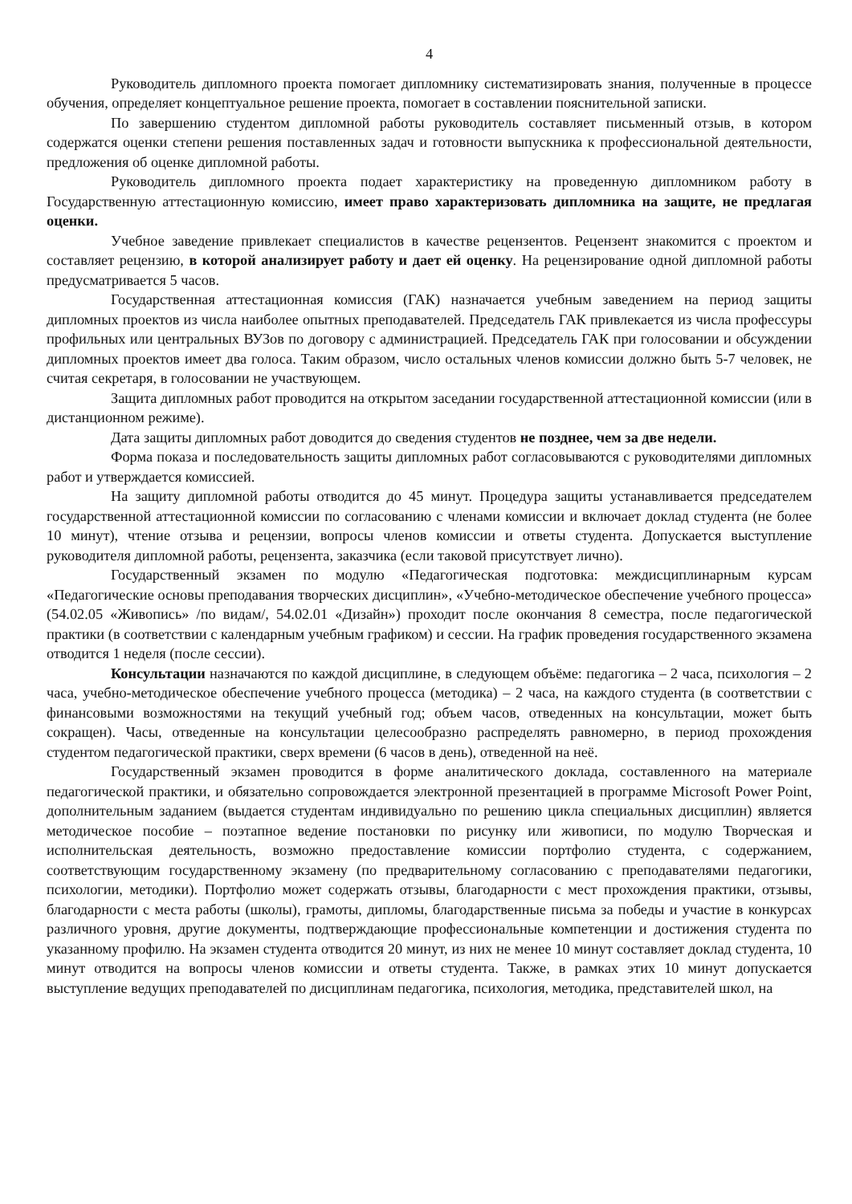4
Руководитель дипломного проекта помогает дипломнику систематизировать знания, полученные в процессе обучения, определяет концептуальное решение проекта, помогает в составлении пояснительной записки.
По завершению студентом дипломной работы руководитель составляет письменный отзыв, в котором содержатся оценки степени решения поставленных задач и готовности выпускника к профессиональной деятельности, предложения об оценке дипломной работы.
Руководитель дипломного проекта подает характеристику на проведенную дипломником работу в Государственную аттестационную комиссию, имеет право характеризовать дипломника на защите, не предлагая оценки.
Учебное заведение привлекает специалистов в качестве рецензентов. Рецензент знакомится с проектом и составляет рецензию, в которой анализирует работу и дает ей оценку. На рецензирование одной дипломной работы предусматривается 5 часов.
Государственная аттестационная комиссия (ГАК) назначается учебным заведением на период защиты дипломных проектов из числа наиболее опытных преподавателей. Председатель ГАК привлекается из числа профессуры профильных или центральных ВУЗов по договору с администрацией. Председатель ГАК при голосовании и обсуждении дипломных проектов имеет два голоса. Таким образом, число остальных членов комиссии должно быть 5-7 человек, не считая секретаря, в голосовании не участвующем.
Защита дипломных работ проводится на открытом заседании государственной аттестационной комиссии (или в дистанционном режиме).
Дата защиты дипломных работ доводится до сведения студентов не позднее, чем за две недели.
Форма показа и последовательность защиты дипломных работ согласовываются с руководителями дипломных работ и утверждается комиссией.
На защиту дипломной работы отводится до 45 минут. Процедура защиты устанавливается председателем государственной аттестационной комиссии по согласованию с членами комиссии и включает доклад студента (не более 10 минут), чтение отзыва и рецензии, вопросы членов комиссии и ответы студента. Допускается выступление руководителя дипломной работы, рецензента, заказчика (если таковой присутствует лично).
Государственный экзамен по модулю «Педагогическая подготовка: междисциплинарным курсам «Педагогические основы преподавания творческих дисциплин», «Учебно-методическое обеспечение учебного процесса» (54.02.05 «Живопись» /по видам/, 54.02.01 «Дизайн») проходит после окончания 8 семестра, после педагогической практики (в соответствии с календарным учебным графиком) и сессии. На график проведения государственного экзамена отводится 1 неделя (после сессии).
Консультации назначаются по каждой дисциплине, в следующем объёме: педагогика – 2 часа, психология – 2 часа, учебно-методическое обеспечение учебного процесса (методика) – 2 часа, на каждого студента (в соответствии с финансовыми возможностями на текущий учебный год; объем часов, отведенных на консультации, может быть сокращен). Часы, отведенные на консультации целесообразно распределять равномерно, в период прохождения студентом педагогической практики, сверх времени (6 часов в день), отведенной на неё.
Государственный экзамен проводится в форме аналитического доклада, составленного на материале педагогической практики, и обязательно сопровождается электронной презентацией в программе Microsoft Power Point, дополнительным заданием (выдается студентам индивидуально по решению цикла специальных дисциплин) является методическое пособие – поэтапное ведение постановки по рисунку или живописи, по модулю Творческая и исполнительская деятельность, возможно предоставление комиссии портфолио студента, с содержанием, соответствующим государственному экзамену (по предварительному согласованию с преподавателями педагогики, психологии, методики). Портфолио может содержать отзывы, благодарности с мест прохождения практики, отзывы, благодарности с места работы (школы), грамоты, дипломы, благодарственные письма за победы и участие в конкурсах различного уровня, другие документы, подтверждающие профессиональные компетенции и достижения студента по указанному профилю. На экзамен студента отводится 20 минут, из них не менее 10 минут составляет доклад студента, 10 минут отводится на вопросы членов комиссии и ответы студента. Также, в рамках этих 10 минут допускается выступление ведущих преподавателей по дисциплинам педагогика, психология, методика, представителей школ, на